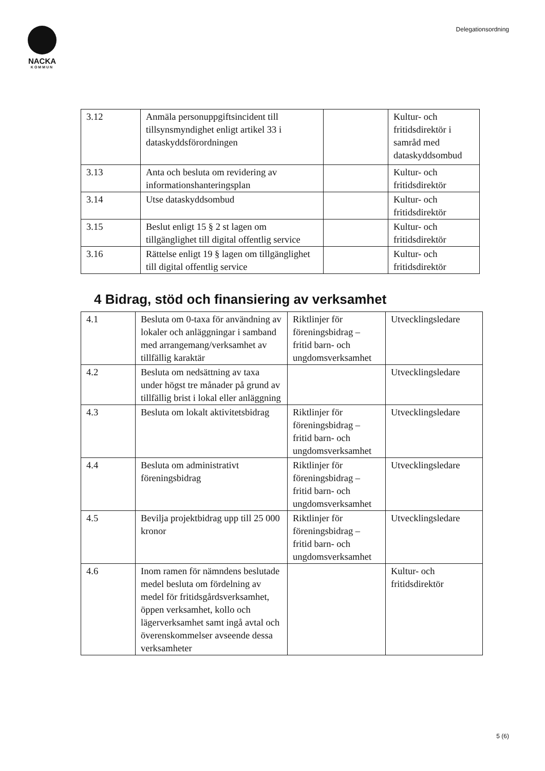NACKA
KOMMUN
Delegationsordning
| 3.12 | Anmäla personuppgiftsincident till tillsynsmyndighet enligt artikel 33 i dataskyddsförordningen | | Kultur- och fritidsdirektör i samråd med dataskyddsombud |
| 3.13 | Anta och besluta om revidering av informationshanteringsplan | | Kultur- och fritidsdirektör |
| 3.14 | Utse dataskyddsombud | | Kultur- och fritidsdirektör |
| 3.15 | Beslut enligt 15 § 2 st lagen om tillgänglighet till digital offentlig service | | Kultur- och fritidsdirektör |
| 3.16 | Rättelse enligt 19 § lagen om tillgänglighet till digital offentlig service | | Kultur- och fritidsdirektör |
4 Bidrag, stöd och finansiering av verksamhet
| 4.1 | Besluta om 0-taxa för användning av lokaler och anläggningar i samband med arrangemang/verksamhet av tillfällig karaktär | Riktlinjer för föreningsbidrag – fritid barn- och ungdomsverksamhet | Utvecklingsledare |
| 4.2 | Besluta om nedsättning av taxa under högst tre månader på grund av tillfällig brist i lokal eller anläggning | | Utvecklingsledare |
| 4.3 | Besluta om lokalt aktivitetsbidrag | Riktlinjer för föreningsbidrag – fritid barn- och ungdomsverksamhet | Utvecklingsledare |
| 4.4 | Besluta om administrativt föreningsbidrag | Riktlinjer för föreningsbidrag – fritid barn- och ungdomsverksamhet | Utvecklingsledare |
| 4.5 | Bevilja projektbidrag upp till 25 000 kronor | Riktlinjer för föreningsbidrag – fritid barn- och ungdomsverksamhet | Utvecklingsledare |
| 4.6 | Inom ramen för nämndens beslutade medel besluta om fördelning av medel för fritidsgårdsverksamhet, öppen verksamhet, kollo och lägerverksamhet samt ingå avtal och överenskommelser avseende dessa verksamheter | | Kultur- och fritidsdirektör |
5 (6)